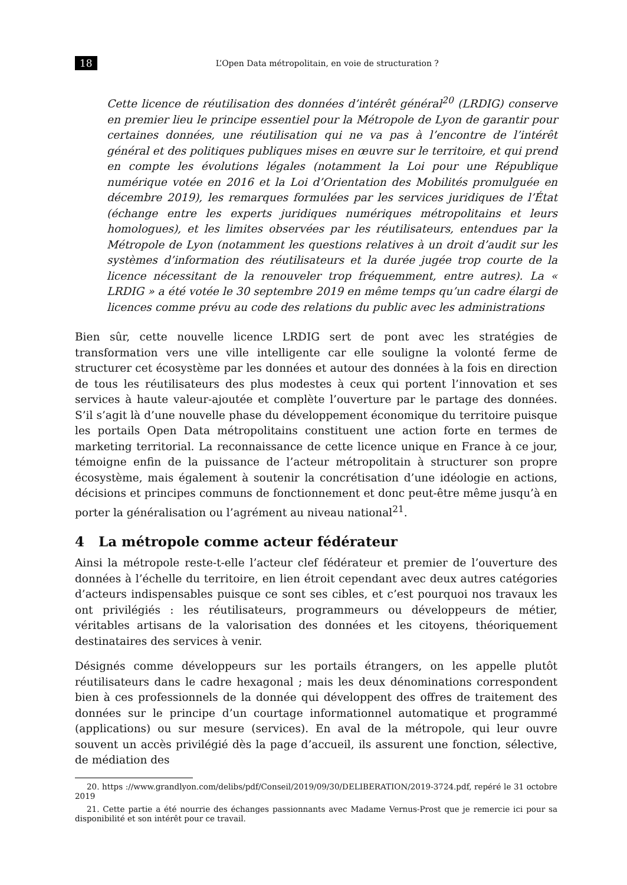18 L’Open Data métropolitain, en voie de structuration ?
Cette licence de réutilisation des données d’intérêt général<sup>20</sup> (LRDIG) conserve en premier lieu le principe essentiel pour la Métropole de Lyon de garantir pour certaines données, une réutilisation qui ne va pas à l’encontre de l’intérêt général et des politiques publiques mises en œuvre sur le territoire, et qui prend en compte les évolutions légales (notamment la Loi pour une République numérique votée en 2016 et la Loi d’Orientation des Mobilités promulguée en décembre 2019), les remarques formulées par les services juridiques de l’État (échange entre les experts juridiques numériques métropolitains et leurs homologues), et les limites observées par les réutilisateurs, entendues par la Métropole de Lyon (notamment les questions relatives à un droit d’audit sur les systèmes d’information des réutilisateurs et la durée jugée trop courte de la licence nécessitant de la renouveler trop fréquemment, entre autres). La « LRDIG » a été votée le 30 septembre 2019 en même temps qu’un cadre élargi de licences comme prévu au code des relations du public avec les administrations
Bien sûr, cette nouvelle licence LRDIG sert de pont avec les stratégies de transformation vers une ville intelligente car elle souligne la volonté ferme de structurer cet écosystème par les données et autour des données à la fois en direction de tous les réutilisateurs des plus modestes à ceux qui portent l’innovation et ses services à haute valeur-ajoutée et complète l’ouverture par le partage des données. S’il s’agit là d’une nouvelle phase du développement économique du territoire puisque les portails Open Data métropolitains constituent une action forte en termes de marketing territorial. La reconnaissance de cette licence unique en France à ce jour, témoigne enfin de la puissance de l’acteur métropolitain à structurer son propre écosystème, mais également à soutenir la concrétisation d’une idéologie en actions, décisions et principes communs de fonctionnement et donc peut-être même jusqu’à en porter la généralisation ou l’agrément au niveau national<sup>21</sup>.
4 La métropole comme acteur fédérateur
Ainsi la métropole reste-t-elle l’acteur clef fédérateur et premier de l’ouverture des données à l’échelle du territoire, en lien étroit cependant avec deux autres catégories d’acteurs indispensables puisque ce sont ses cibles, et c’est pourquoi nos travaux les ont privilégiés : les réutilisateurs, programmeurs ou développeurs de métier, véritables artisans de la valorisation des données et les citoyens, théoriquement destinataires des services à venir.
Désignés comme développeurs sur les portails étrangers, on les appelle plutôt réutilisateurs dans le cadre hexagonal ; mais les deux dénominations correspondent bien à ces professionnels de la donnée qui développent des offres de traitement des données sur le principe d’un courtage informationnel automatique et programmé (applications) ou sur mesure (services). En aval de la métropole, qui leur ouvre souvent un accès privilégié dès la page d’accueil, ils assurent une fonction, sélective, de médiation des
20. https ://www.grandlyon.com/delibs/pdf/Conseil/2019/09/30/DELIBERATION/2019-3724.pdf, repéré le 31 octobre 2019
21. Cette partie a été nourrie des échanges passionnants avec Madame Vernus-Prost que je remercie ici pour sa disponibilité et son intérêt pour ce travail.